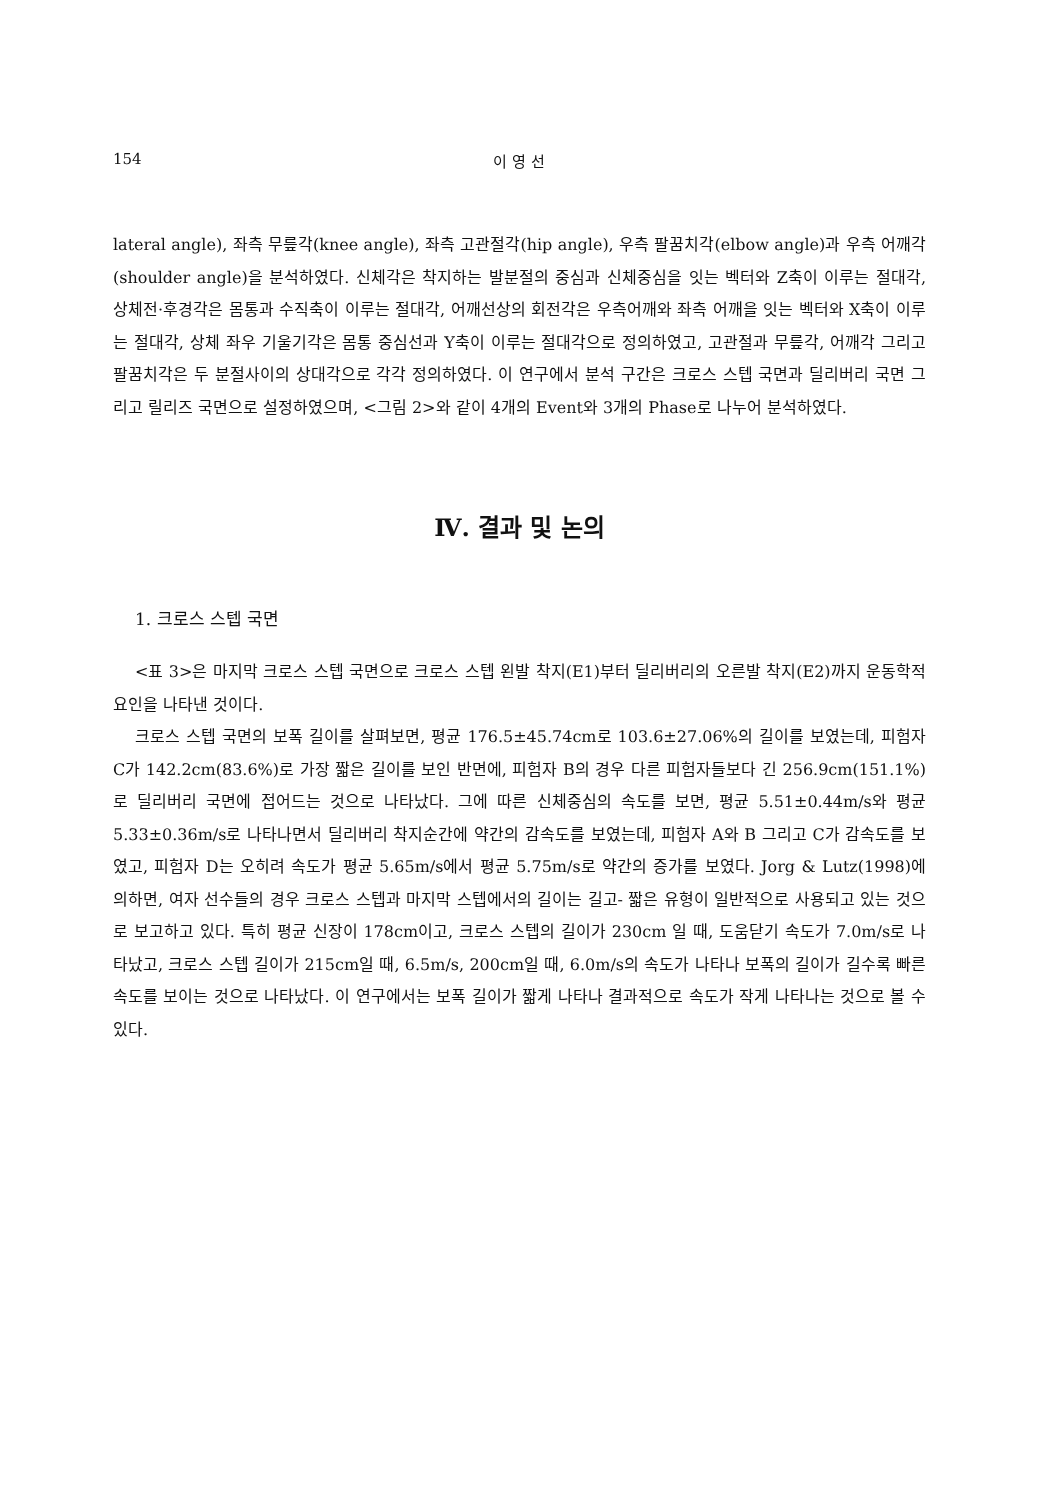154 이 영 선
lateral angle), 좌측 무릎각(knee angle), 좌측 고관절각(hip angle), 우측 팔꿈치각(elbow angle)과 우측 어깨각(shoulder angle)을 분석하였다. 신체각은 착지하는 발분절의 중심과 신체중심을 잇는 벡터와 Z축이 이루는 절대각, 상체전·후경각은 몸통과 수직축이 이루는 절대각, 어깨선상의 회전각은 우측어깨와 좌측 어깨을 잇는 벡터와 X축이 이루는 절대각, 상체 좌우 기울기각은 몸통 중심선과 Y축이 이루는 절대각으로 정의하였고, 고관절과 무릎각, 어깨각 그리고 팔꿈치각은 두 분절사이의 상대각으로 각각 정의하였다. 이 연구에서 분석 구간은 크로스 스텝 국면과 딜리버리 국면 그리고 릴리즈 국면으로 설정하였으며, <그림 2>와 같이 4개의 Event와 3개의 Phase로 나누어 분석하였다.
Ⅳ. 결과 및 논의
1. 크로스 스텝 국면
<표 3>은 마지막 크로스 스텝 국면으로 크로스 스텝 왼발 착지(E1)부터 딜리버리의 오른발 착지(E2)까지 운동학적 요인을 나타낸 것이다.
크로스 스텝 국면의 보폭 길이를 살펴보면, 평균 176.5±45.74cm로 103.6±27.06%의 길이를 보였는데, 피험자 C가 142.2cm(83.6%)로 가장 짧은 길이를 보인 반면에, 피험자 B의 경우 다른 피험자들보다 긴 256.9cm(151.1%)로 딜리버리 국면에 접어드는 것으로 나타났다. 그에 따른 신체중심의 속도를 보면, 평균 5.51±0.44m/s와 평균 5.33±0.36m/s로 나타나면서 딜리버리 착지순간에 약간의 감속도를 보였는데, 피험자 A와 B 그리고 C가 감속도를 보였고, 피험자 D는 오히려 속도가 평균 5.65m/s에서 평균 5.75m/s로 약간의 증가를 보였다. Jorg & Lutz(1998)에 의하면, 여자 선수들의 경우 크로스 스텝과 마지막 스텝에서의 길이는 길고- 짧은 유형이 일반적으로 사용되고 있는 것으로 보고하고 있다. 특히 평균 신장이 178cm이고, 크로스 스텝의 길이가 230cm 일 때, 도움닫기 속도가 7.0m/s로 나타났고, 크로스 스텝 길이가 215cm일 때, 6.5m/s, 200cm일 때, 6.0m/s의 속도가 나타나 보폭의 길이가 길수록 빠른 속도를 보이는 것으로 나타났다. 이 연구에서는 보폭 길이가 짧게 나타나 결과적으로 속도가 작게 나타나는 것으로 볼 수 있다.